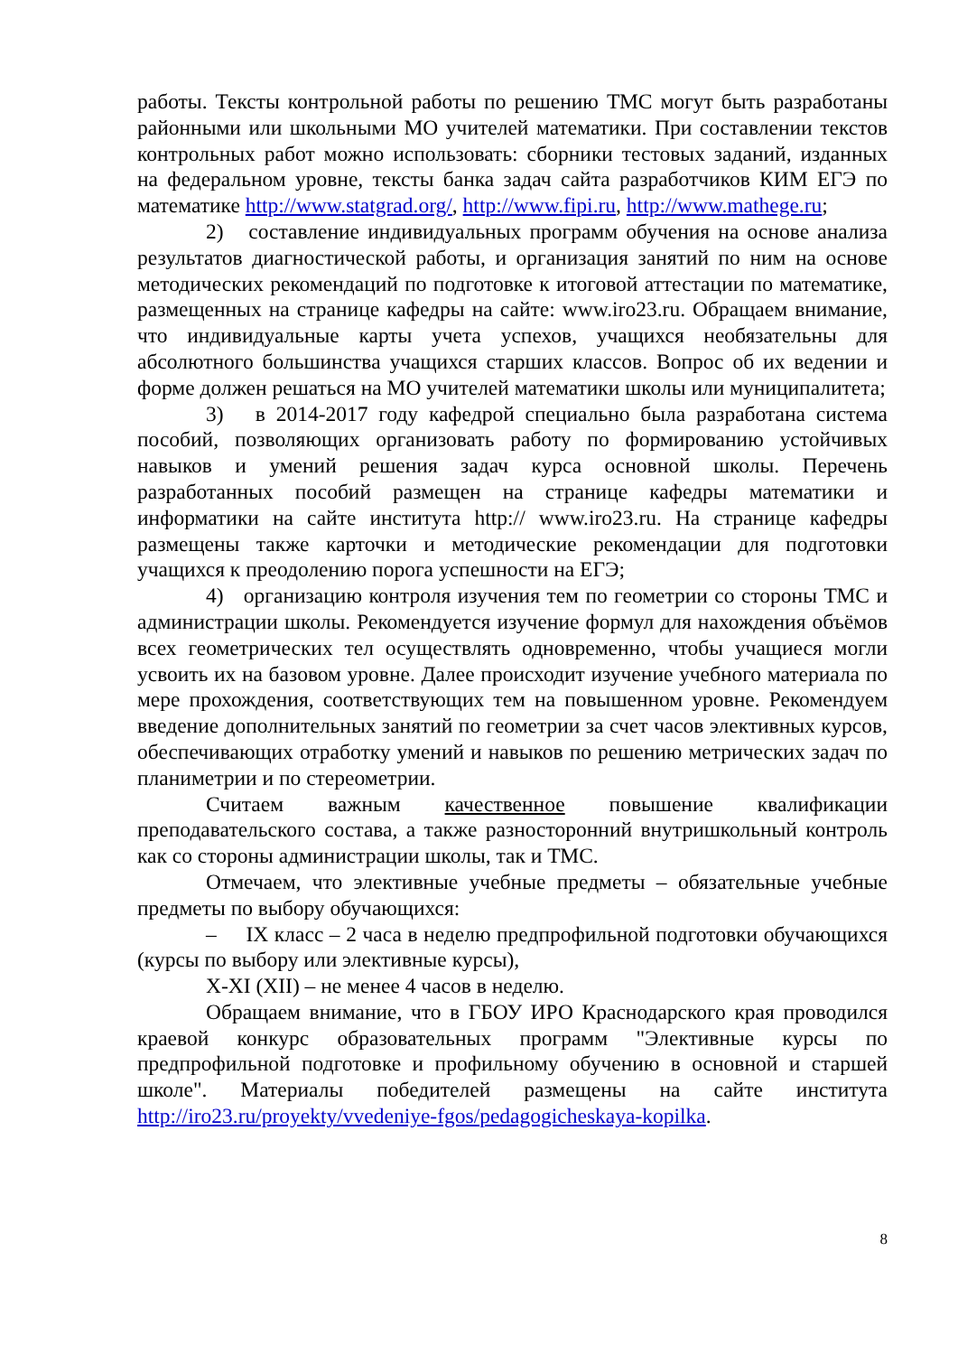работы. Тексты контрольной работы по решению ТМС могут быть разработаны районными или школьными МО учителей математики. При составлении текстов контрольных работ можно использовать: сборники тестовых заданий, изданных на федеральном уровне, тексты банка задач сайта разработчиков КИМ ЕГЭ по математике http://www.statgrad.org/, http://www.fipi.ru, http://www.mathege.ru;
2) составление индивидуальных программ обучения на основе анализа результатов диагностической работы, и организация занятий по ним на основе методических рекомендаций по подготовке к итоговой аттестации по математике, размещенных на странице кафедры на сайте: www.iro23.ru. Обращаем внимание, что индивидуальные карты учета успехов, учащихся необязательны для абсолютного большинства учащихся старших классов. Вопрос об их ведении и форме должен решаться на МО учителей математики школы или муниципалитета;
3) в 2014-2017 году кафедрой специально была разработана система пособий, позволяющих организовать работу по формированию устойчивых навыков и умений решения задач курса основной школы. Перечень разработанных пособий размещен на странице кафедры математики и информатики на сайте института http:// www.iro23.ru. На странице кафедры размещены также карточки и методические рекомендации для подготовки учащихся к преодолению порога успешности на ЕГЭ;
4) организацию контроля изучения тем по геометрии со стороны ТМС и администрации школы. Рекомендуется изучение формул для нахождения объёмов всех геометрических тел осуществлять одновременно, чтобы учащиеся могли усвоить их на базовом уровне. Далее происходит изучение учебного материала по мере прохождения, соответствующих тем на повышенном уровне. Рекомендуем введение дополнительных занятий по геометрии за счет часов элективных курсов, обеспечивающих отработку умений и навыков по решению метрических задач по планиметрии и по стереометрии.
Считаем важным качественное повышение квалификации преподавательского состава, а также разносторонний внутришкольный контроль как со стороны администрации школы, так и ТМС.
Отмечаем, что элективные учебные предметы – обязательные учебные предметы по выбору обучающихся:
– IX класс – 2 часа в неделю предпрофильной подготовки обучающихся (курсы по выбору или элективные курсы),
X-XI (XII) – не менее 4 часов в неделю.
Обращаем внимание, что в ГБОУ ИРО Краснодарского края проводился краевой конкурс образовательных программ "Элективные курсы по предпрофильной подготовке и профильному обучению в основной и старшей школе". Материалы победителей размещены на сайте института http://iro23.ru/proyekty/vvedeniye-fgos/pedagogicheskaya-kopilka.
8